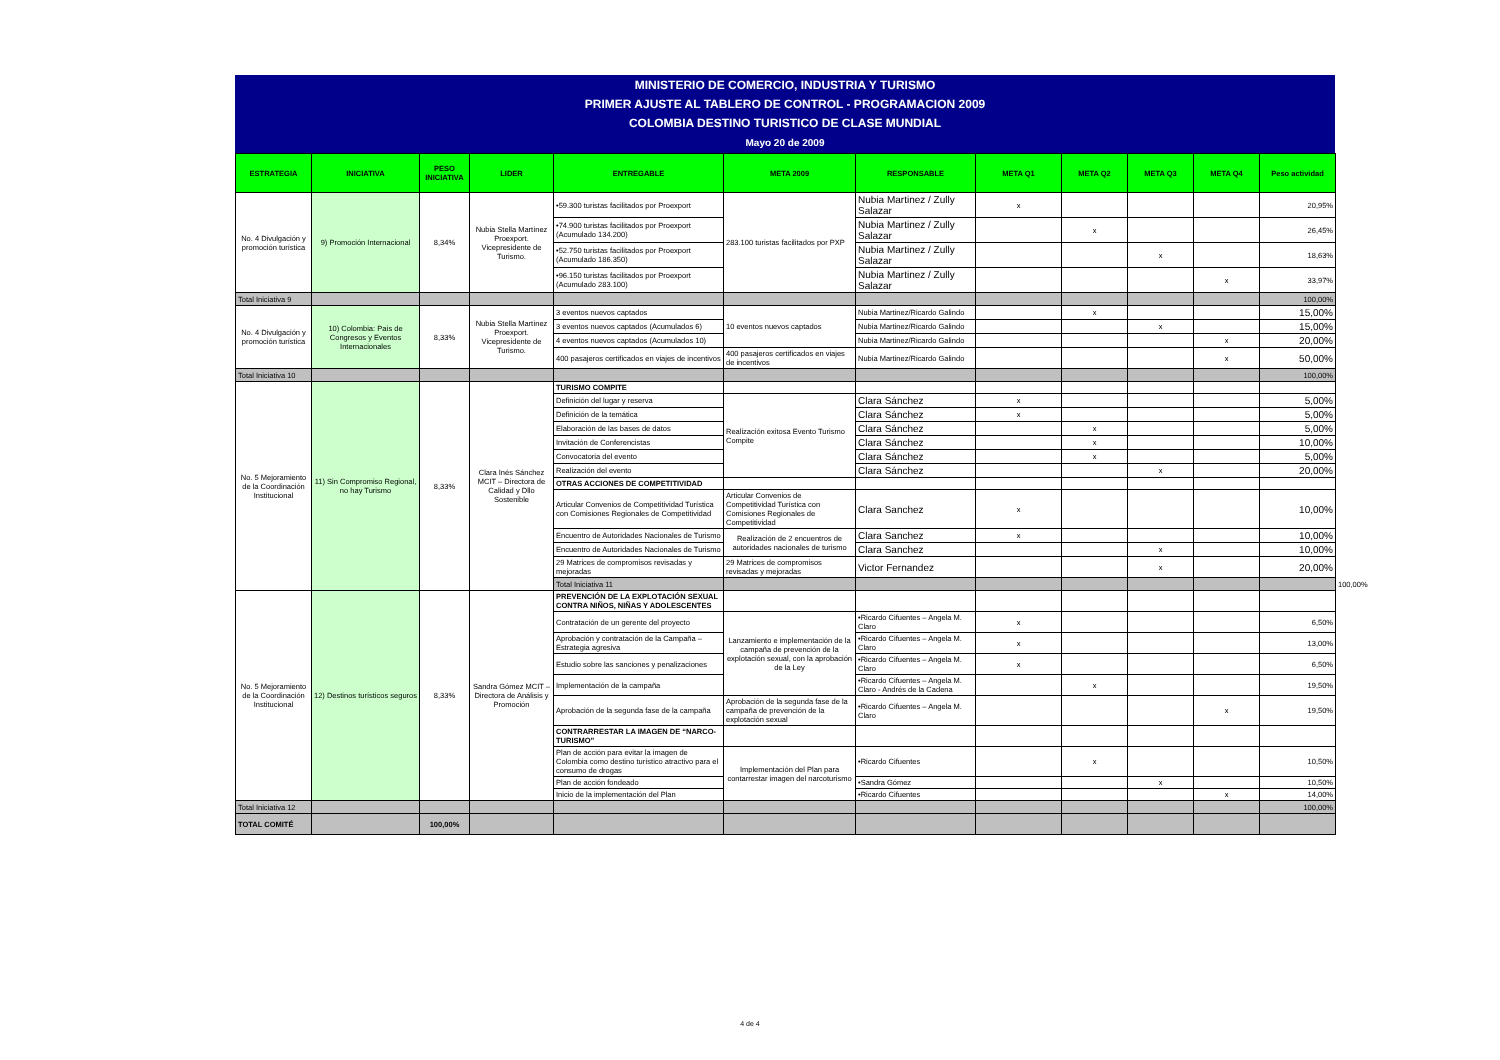MINISTERIO DE COMERCIO, INDUSTRIA Y TURISMO
PRIMER AJUSTE AL TABLERO DE CONTROL - PROGRAMACION 2009
COLOMBIA DESTINO TURISTICO DE CLASE MUNDIAL
Mayo 20 de 2009
| ESTRATEGIA | INICIATIVA | PESO INICIATIVA | LIDER | ENTREGABLE | META 2009 | RESPONSABLE | META Q1 | META Q2 | META Q3 | META Q4 | Peso actividad | | | | |
| --- | --- | --- | --- | --- | --- | --- | --- | --- | --- | --- | --- | --- | --- | --- | --- |
| No. 4 Divulgación y promoción turística | 9) Promoción Internacional | 8,34% | Nubia Stella Martínez Proexport. Vicepresidente de Turismo. | •59.300 turistas facilitados por Proexport | 283.100 turistas facilitados por PXP | Nubia Martinez / Zully Salazar | x | | | | 20,95% | | | | |
| | | | | •74.900 turistas facilitados por Proexport (Acumulado 134.200) | | Nubia Martinez / Zully Salazar | | x | | | 26,45% | | | | |
| | | | | •52.750 turistas facilitados por Proexport (Acumulado 186.350) | | Nubia Martinez / Zully Salazar | | | x | | 18,63% | | | | |
| | | | | •96.150 turistas facilitados por Proexport (Acumulado 283.100) | | Nubia Martinez / Zully Salazar | | | | x | 33,97% | | | | |
| Total Iniciativa 9 | | | | | | | | | | | 100,00% | | | | |
| No. 4 Divulgación y promoción turística | 10) Colombia: País de Congresos y Eventos Internacionales | 8,33% | Nubia Stella Martínez Proexport. Vicepresidente de Turismo. | 3 eventos nuevos captados | 10 eventos nuevos captados | Nubia Martinez/Ricardo Galindo | | x | | | 15,00% | | | | |
| | | | | 3 eventos nuevos captados (Acumulados 6) | | Nubia Martinez/Ricardo Galindo | | | x | | 15,00% | | | | |
| | | | | 4 eventos nuevos captados (Acumulados 10) | | Nubia Martinez/Ricardo Galindo | | | | x | 20,00% | | | | |
| | | | | 400 pasajeros certificados en viajes de incentivos | 400 pasajeros certificados en viajes de incentivos | Nubia Martinez/Ricardo Galindo | | | | x | 50,00% | | | | |
| Total Iniciativa 10 | | | | | | | | | | | 100,00% | | | | |
| No. 5 Mejoramiento de la Coordinación Institucional | 11) Sin Compromiso Regional, no hay Turismo | 8,33% | Clara Inés Sánchez MCIT – Directora de Calidad y Dllo Sostenible | TURISMO COMPITE | | | | | | | | | | | |
| | | | | Definición del lugar y reserva | Realización exitosa Evento Turismo Compite | Clara Sánchez | x | | | | 5,00% | | | | |
| | | | | Definición de la temática | | Clara Sánchez | x | | | | 5,00% | | | | |
| | | | | Elaboración de las bases de datos | | Clara Sánchez | | x | | | 5,00% | | | | |
| | | | | Invitación de Conferencistas | | Clara Sánchez | | x | | | 10,00% | | | | |
| | | | | Convocatoria del evento | | Clara Sánchez | | x | | | 5,00% | | | | |
| | | | | Realización del evento | | Clara Sánchez | | | x | | 20,00% | | | | |
| | | | | OTRAS ACCIONES DE COMPETITIVIDAD | | | | | | | | | | | |
| | | | | Articular Convenios de Competitividad Turística con Comisiones Regionales de Competitividad | Articular Convenios de Competitividad Turística con Comisiones Regionales de Competitividad | Clara Sanchez | x | | | | 10,00% | | | | |
| | | | | Encuentro de Autoridades Nacionales de Turismo | Realización de 2 encuentros de autoridades nacionales de turismo | Clara Sanchez | x | | | | 10,00% | | | | |
| | | | | Encuentro de Autoridades Nacionales de Turismo | | Clara Sanchez | | | x | | 10,00% | | | | |
| | | | | 29 Matrices de compromisos revisadas y mejoradas | 29 Matrices de compromisos revisadas y mejoradas | Victor Fernandez | | | x | | 20,00% | | | | |
| | | | | Total Iniciativa 11 | | | | | | | | | | | 100,00% |
| No. 5 Mejoramiento de la Coordinación Institucional | 12) Destinos turísticos seguros | 8,33% | Sandra Gómez MCIT – Directora de Análisis y Promoción | PREVENCIÓN DE LA EXPLOTACIÓN SEXUAL CONTRA NIÑOS, NIÑAS Y ADOLESCENTES | | | | | | | | | | | |
| | | | | Contratación de un gerente del proyecto | Lanzamiento e implementación de la campaña de prevención de la explotación sexual, con la aprobación de la Ley | •Ricardo Cifuentes – Angela M. Claro | x | | | | 6,50% | | | | |
| | | | | Aprobación y contratación de la Campaña – Estrategia agresiva | | •Ricardo Cifuentes – Angela M. Claro | x | | | | 13,00% | | | | |
| | | | | Estudio sobre las sanciones y penalizaciones | | •Ricardo Cifuentes – Angela M. Claro | x | | | | 6,50% | | | | |
| | | | | Implementación de la campaña | | •Ricardo Cifuentes – Angela M. Claro - Andrés de la Cadena | | x | | | 19,50% | | | | |
| | | | | Aprobación de la segunda fase de la campaña | Aprobación de la segunda fase de la campaña de prevención de la explotación sexual | •Ricardo Cifuentes – Angela M. Claro | | | | x | 19,50% | | | | |
| | | | | CONTRARRESTAR LA IMAGEN DE “NARCO-TURISMO” | | | | | | | | | | | |
| | | | | Plan de acción para evitar la imagen de Colombia como destino turístico atractivo para el consumo de drogas | Implementación del Plan para contarrestar imagen del narcoturismo | •Ricardo Cifuentes | | x | | | 10,50% | | | | |
| | | | | Plan de acción fondeado | | •Sandra Gómez | | | x | | 10,50% | | | | |
| | | | | Inicio de la implementación del Plan | | •Ricardo Cifuentes | | | | x | 14,00% | | | | |
| Total Iniciativa 12 | | | | | | | | | | | 100,00% | | | | |
| TOTAL COMITÉ | | 100,00% | | | | | | | | | | | | | |
4 de 4